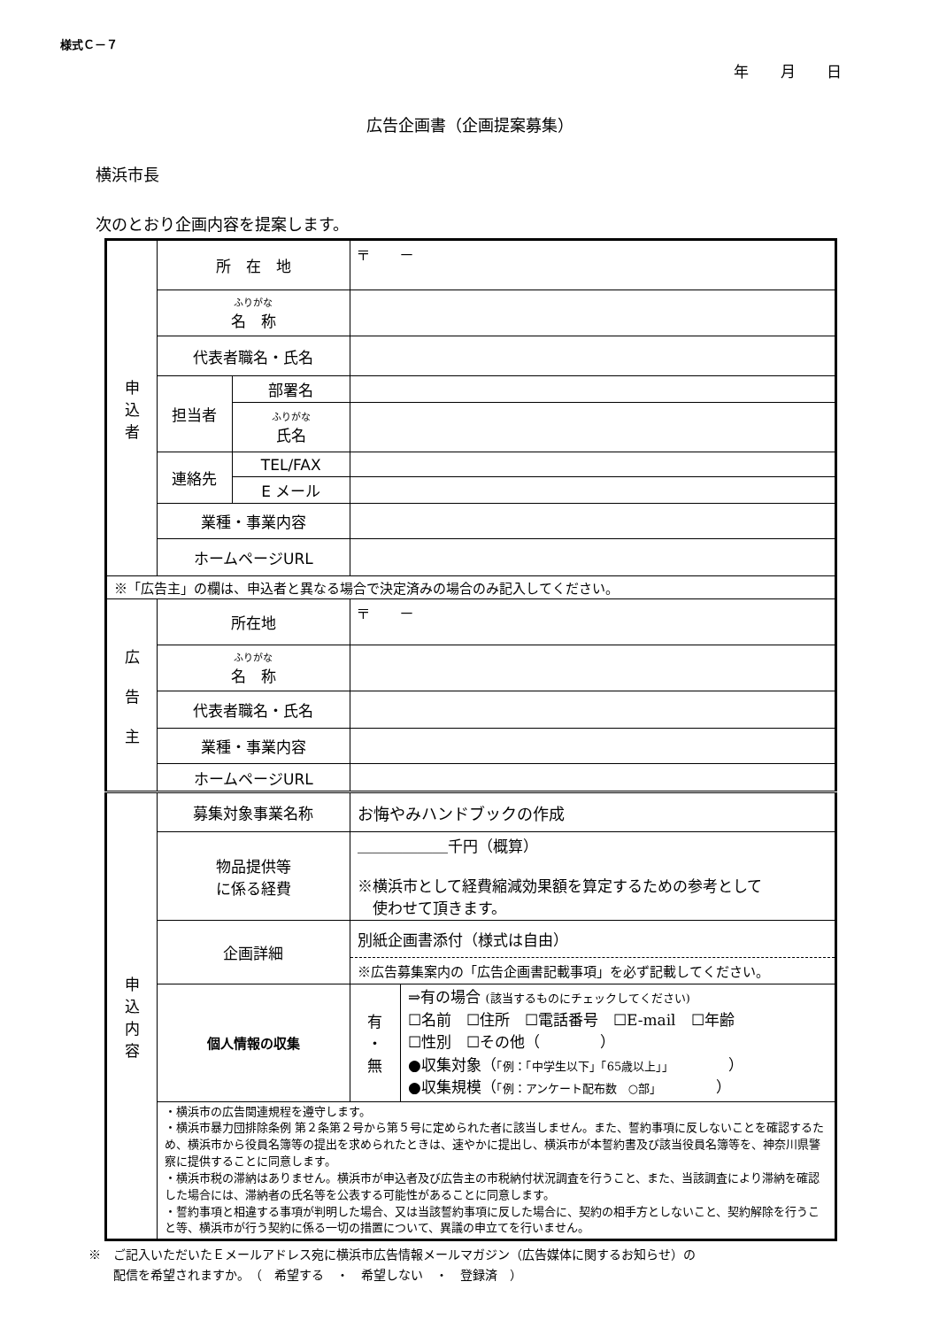様式Ｃ－７
年 月 日
広告企画書（企画提案募集）
横浜市長
次のとおり企画内容を提案します。
| 申 込 者 | 所 在 地 | | 〒 － |
| | ふりがな 名 称 | | |
| | 代表者職名・氏名 | | |
| | 担当者 | 部署名 | |
| | | ふりがな 氏名 | |
| | 連絡先 | TEL/FAX | |
| | | E メール | |
| | 業種・事業内容 | | |
| | ホームページURL | | |
| ※「広告主」の欄は、申込者と異なる場合で決定済みの場合のみ記入してください。 | | | |
| 広 告 主 | 所在地 | | 〒 － |
| | ふりがな 名 称 | | |
| | 代表者職名・氏名 | | |
| | 業種・事業内容 | | |
| | ホームページURL | | |
| 申 込 内 容 | 募集対象事業名称 | | お悔やみハンドブックの作成 |
| | 物品提供等 に係る経費 | | ＿＿＿＿＿＿千円（概算） ※横浜市として経費縮減効果額を算定するための参考として 使わせて頂きます。 |
| | 企画詳細 | | 別紙企画書添付（様式は自由） ※広告募集案内の「広告企画書記載事項」を必ず記載してください。 |
| | 個人情報の収集 | | / 有 ・ 無 / ⇒有の場合 (該当するものにチェックしてください) ☐名前 ☐住所 ☐電話番号 ☐E-mail ☐年齢 ☐性別 ☐その他（ ） ●収集対象（ 「例：「中学生以下」「65歳以上」」 ） ●収集規模（ 「例：アンケート配布数 ○部」 ） / |
| | ・横浜市の広告関連規程を遵守します。 ・横浜市暴力団排除条例 第２条第２号から第５号に定められた者に該当しません。また、誓約事項に反しないことを確認するため、横浜市から役員名簿等の提出を求められたときは、速やかに提出し、横浜市が本誓約書及び該当役員名簿等を、神奈川県警察に提供することに同意します。 ・横浜市税の滞納はありません。横浜市が申込者及び広告主の市税納付状況調査を行うこと、また、当該調査により滞納を確認した場合には、滞納者の氏名等を公表する可能性があることに同意します。 ・誓約事項と相違する事項が判明した場合、又は当該誓約事項に反した場合に、契約の相手方としないこと、契約解除を行うこと等、横浜市が行う契約に係る一切の措置について、異議の申立てを行いません。 | | |
※　ご記入いただいたＥメールアドレス宛に横浜市広告情報メールマガジン（広告媒体に関するお知らせ）の
　　配信を希望されますか。　（　希望する　・　希望しない　・　登録済　）